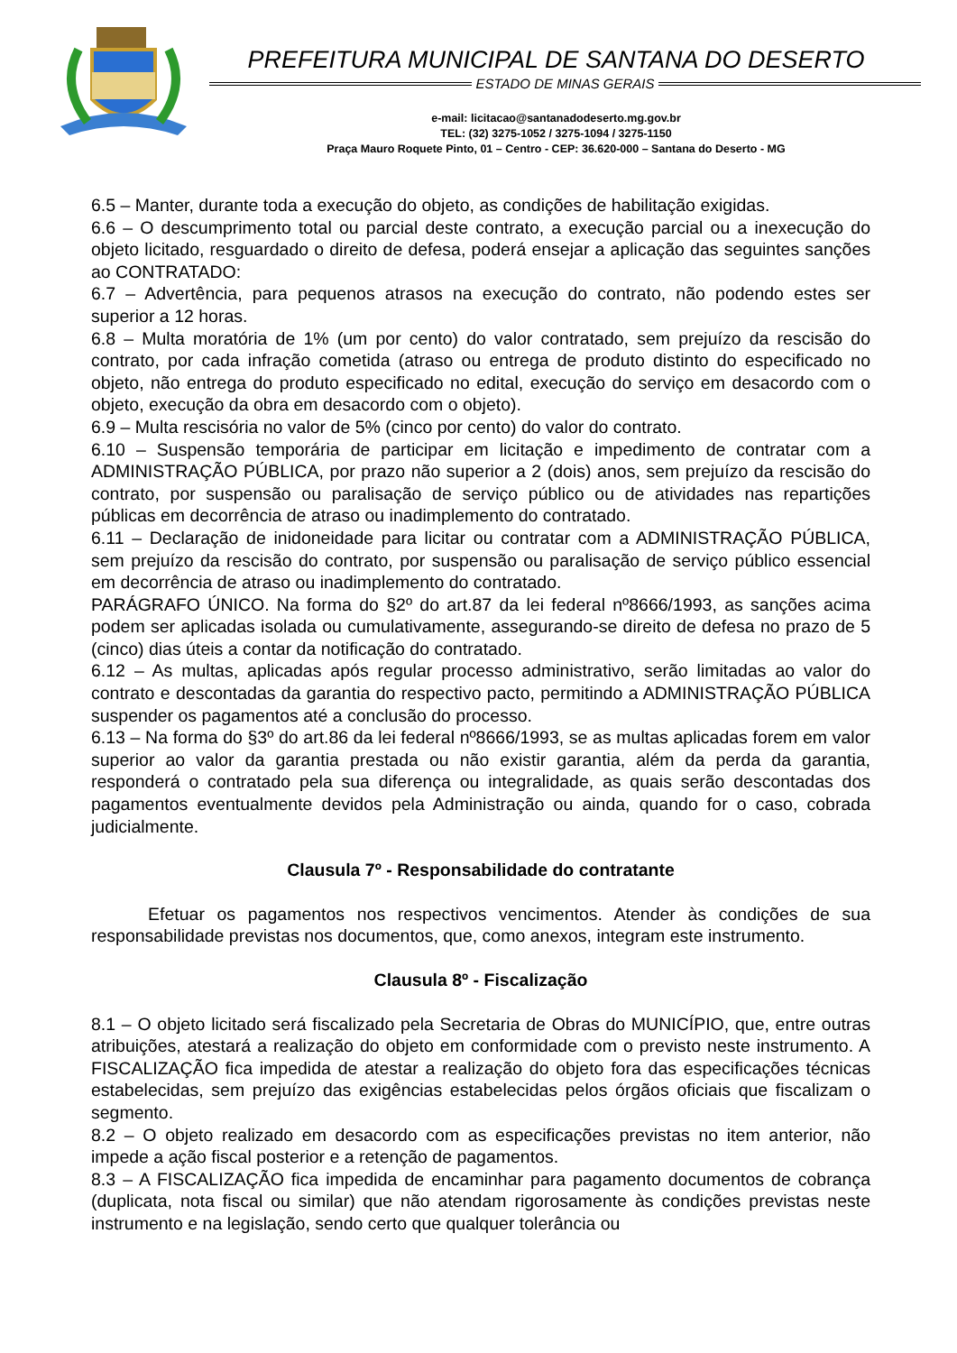PREFEITURA MUNICIPAL DE SANTANA DO DESERTO
ESTADO DE MINAS GERAIS
e-mail: licitacao@santanadodeserto.mg.gov.br
TEL: (32) 3275-1052 / 3275-1094 / 3275-1150
Praça Mauro Roquete Pinto, 01 – Centro - CEP: 36.620-000 – Santana do Deserto - MG
6.5 – Manter, durante toda a execução do objeto, as condições de habilitação exigidas.
6.6 – O descumprimento total ou parcial deste contrato, a execução parcial ou a inexecução do objeto licitado, resguardado o direito de defesa, poderá ensejar a aplicação das seguintes sanções ao CONTRATADO:
6.7 – Advertência, para pequenos atrasos na execução do contrato, não podendo estes ser superior a 12 horas.
6.8 – Multa moratória de 1% (um por cento) do valor contratado, sem prejuízo da rescisão do contrato, por cada infração cometida (atraso ou entrega de produto distinto do especificado no objeto, não entrega do produto especificado no edital, execução do serviço em desacordo com o objeto, execução da obra em desacordo com o objeto).
6.9 – Multa rescisória no valor de 5% (cinco por cento) do valor do contrato.
6.10 – Suspensão temporária de participar em licitação e impedimento de contratar com a ADMINISTRAÇÃO PÚBLICA, por prazo não superior a 2 (dois) anos, sem prejuízo da rescisão do contrato, por suspensão ou paralisação de serviço público ou de atividades nas repartições públicas em decorrência de atraso ou inadimplemento do contratado.
6.11 – Declaração de inidoneidade para licitar ou contratar com a ADMINISTRAÇÃO PÚBLICA, sem prejuízo da rescisão do contrato, por suspensão ou paralisação de serviço público essencial em decorrência de atraso ou inadimplemento do contratado.
PARÁGRAFO ÚNICO. Na forma do §2º do art.87 da lei federal nº8666/1993, as sanções acima podem ser aplicadas isolada ou cumulativamente, assegurando-se direito de defesa no prazo de 5 (cinco) dias úteis a contar da notificação do contratado.
6.12 – As multas, aplicadas após regular processo administrativo, serão limitadas ao valor do contrato e descontadas da garantia do respectivo pacto, permitindo a ADMINISTRAÇÃO PÚBLICA suspender os pagamentos até a conclusão do processo.
6.13 – Na forma do §3º do art.86 da lei federal nº8666/1993, se as multas aplicadas forem em valor superior ao valor da garantia prestada ou não existir garantia, além da perda da garantia, responderá o contratado pela sua diferença ou integralidade, as quais serão descontadas dos pagamentos eventualmente devidos pela Administração ou ainda, quando for o caso, cobrada judicialmente.
Clausula 7º - Responsabilidade do contratante
Efetuar os pagamentos nos respectivos vencimentos. Atender às condições de sua responsabilidade previstas nos documentos, que, como anexos, integram este instrumento.
Clausula 8º - Fiscalização
8.1 – O objeto licitado será fiscalizado pela Secretaria de Obras do MUNICÍPIO, que, entre outras atribuições, atestará a realização do objeto em conformidade com o previsto neste instrumento. A FISCALIZAÇÃO fica impedida de atestar a realização do objeto fora das especificações técnicas estabelecidas, sem prejuízo das exigências estabelecidas pelos órgãos oficiais que fiscalizam o segmento.
8.2 – O objeto realizado em desacordo com as especificações previstas no item anterior, não impede a ação fiscal posterior e a retenção de pagamentos.
8.3 – A FISCALIZAÇÃO fica impedida de encaminhar para pagamento documentos de cobrança (duplicata, nota fiscal ou similar) que não atendam rigorosamente às condições previstas neste instrumento e na legislação, sendo certo que qualquer tolerância ou